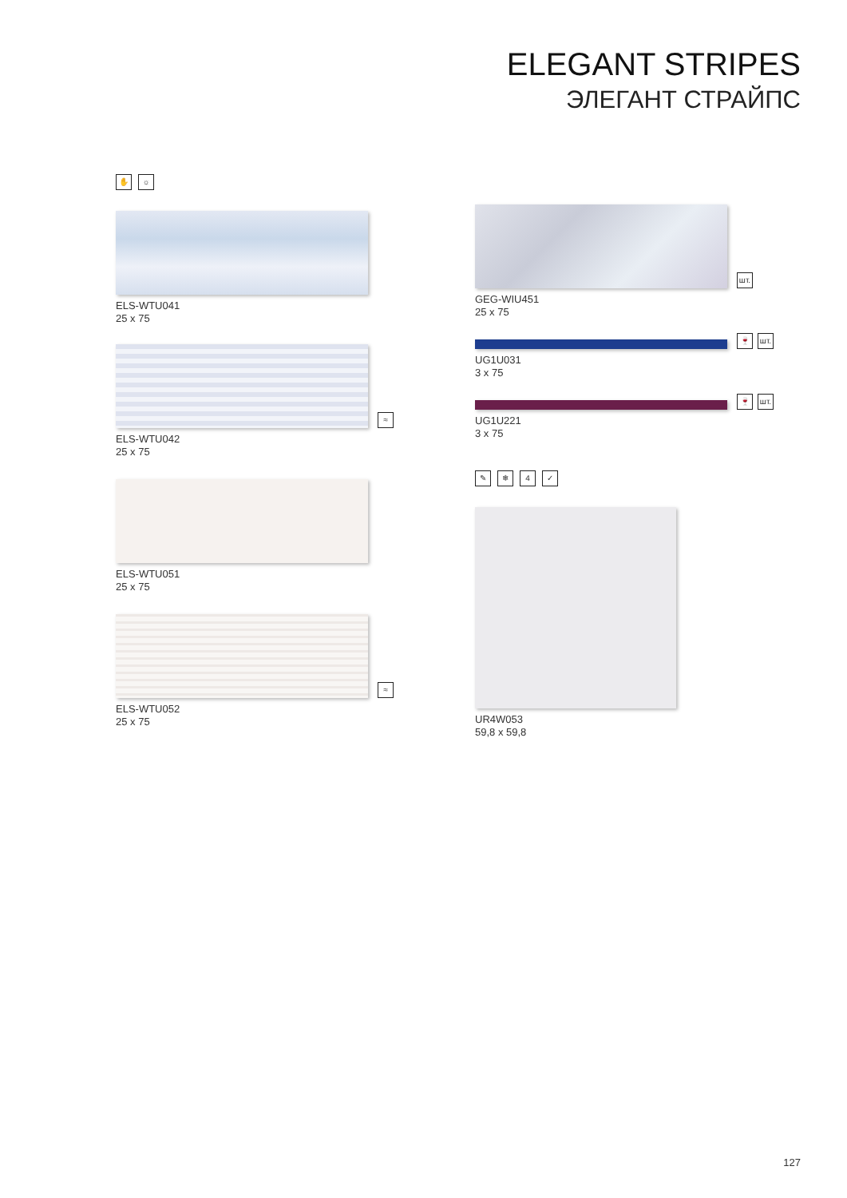ELEGANT STRIPES
ЭЛЕГАНТ СТРАЙПС
✋ ☼
ELS-WTU041
25 x 75
≈
ELS-WTU042
25 x 75
ELS-WTU051
25 x 75
≈
ELS-WTU052
25 x 75
шт.
GEG-WIU451
25 x 75
🍷 шт.
UG1U031
3 x 75
🍷 шт.
UG1U221
3 x 75
✎ ❄ 4 ✓
UR4W053
59,8 x 59,8
127